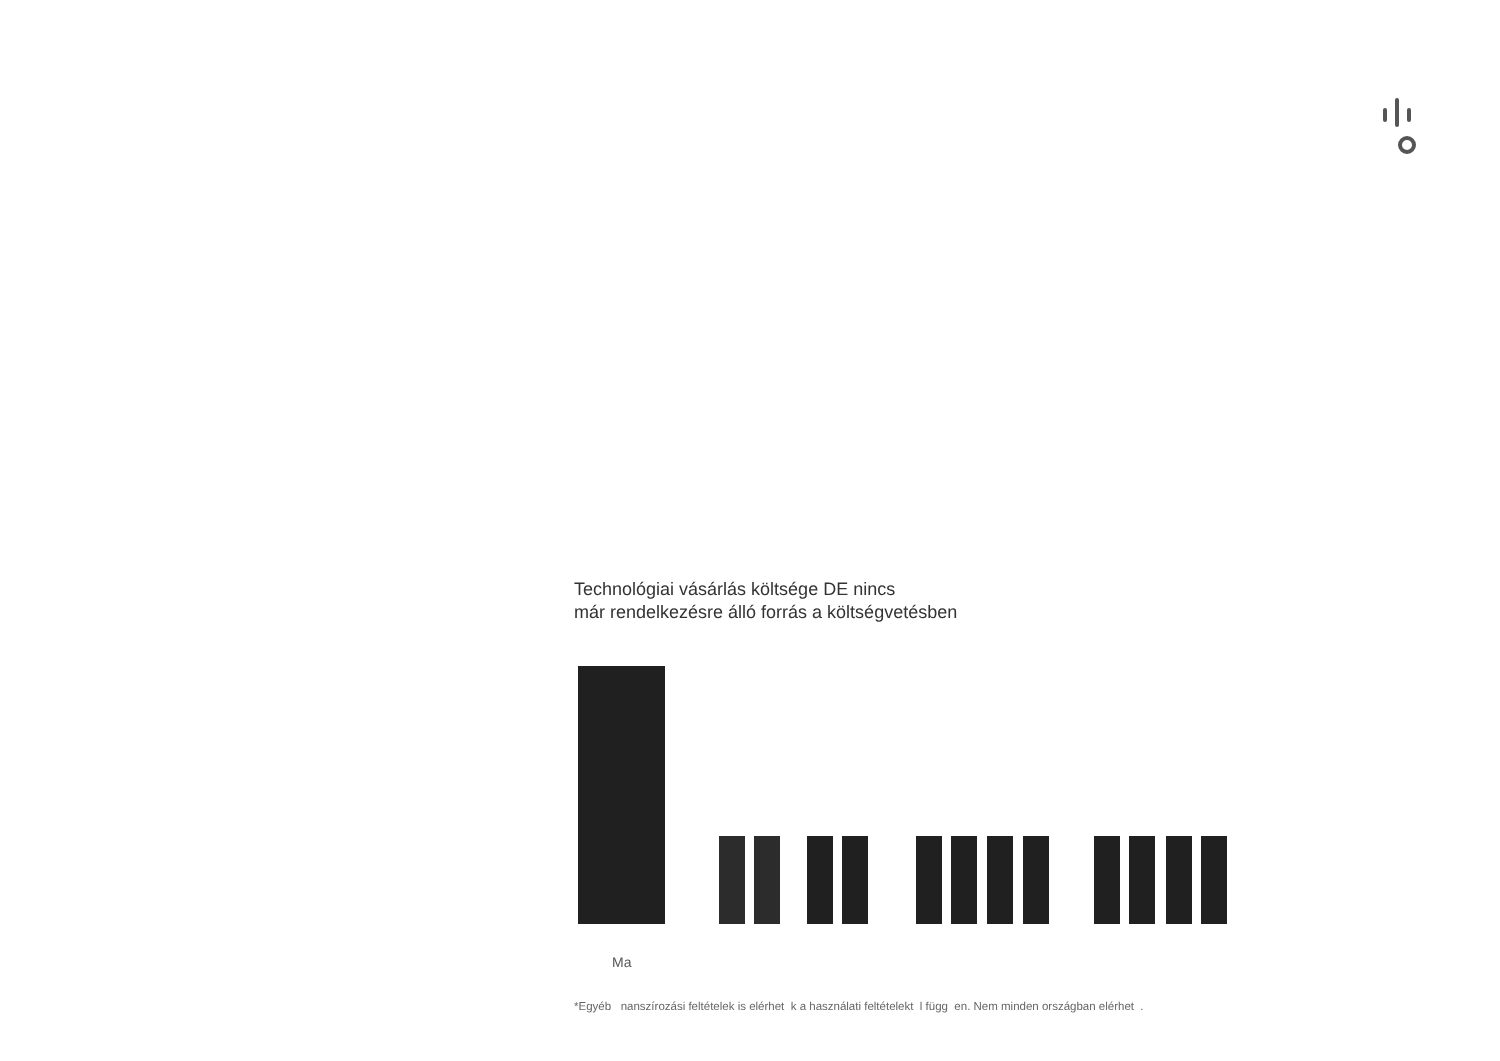Technológiai vásárlás költsége DE nincs
már rendelkezésre álló forrás a költségvetésben
Ma
*Egyéb nanszírozási feltételek is elérhet k a használati feltételekt l függ en. Nem minden országban elérhet .